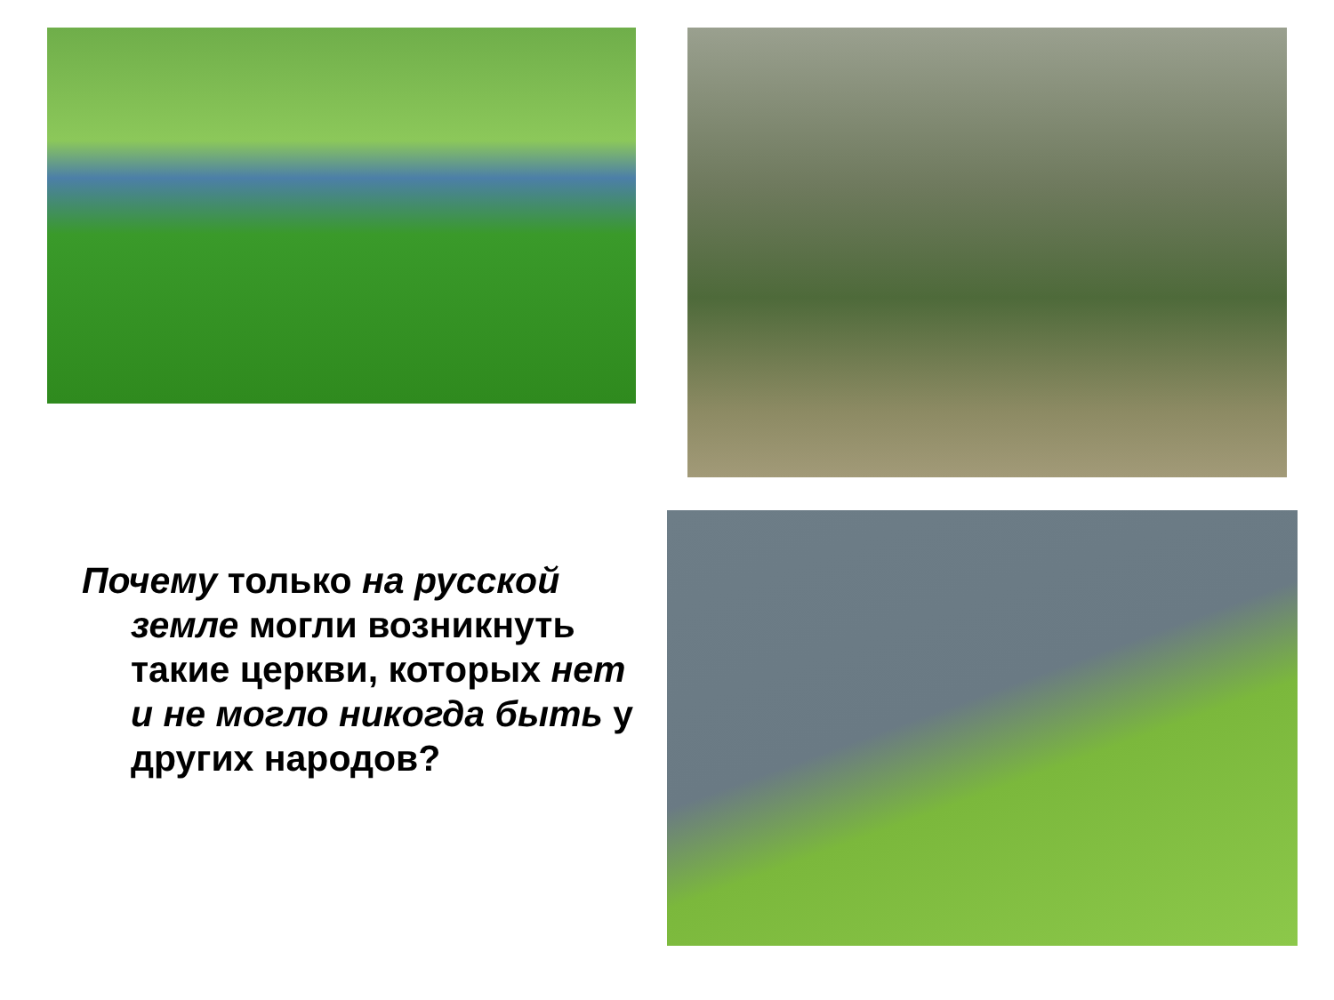Почему только на русской земле могли возникнуть такие церкви, которых нет и не могло никогда быть у других народов?